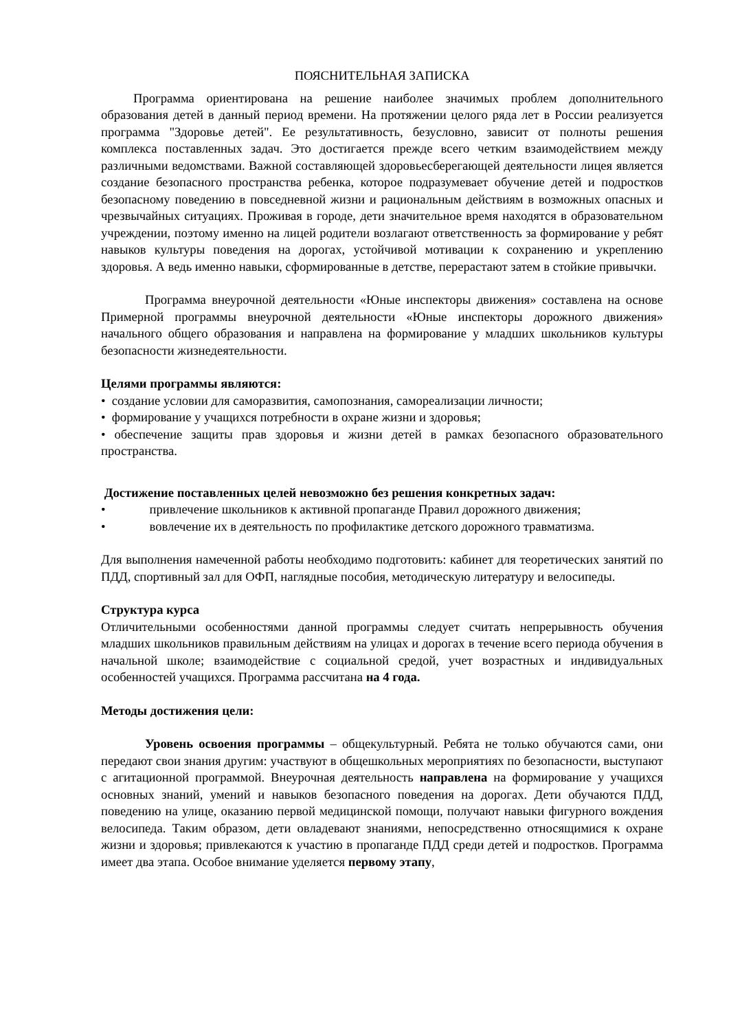ПОЯСНИТЕЛЬНАЯ ЗАПИСКА
Программа ориентирована на решение наиболее значимых проблем дополнительного образования детей в данный период времени. На протяжении целого ряда лет в России реализуется программа "Здоровье детей". Ее результативность, безусловно, зависит от полноты решения комплекса поставленных задач. Это достигается прежде всего четким взаимодействием между различными ведомствами. Важной составляющей здоровьесберегающей деятельности лицея является создание безопасного пространства ребенка, которое подразумевает обучение детей и подростков безопасному поведению в повседневной жизни и рациональным действиям в возможных опасных и чрезвычайных ситуациях. Проживая в городе, дети значительное время находятся в образовательном учреждении, поэтому именно на лицей родители возлагают ответственность за формирование у ребят навыков культуры поведения на дорогах, устойчивой мотивации к сохранению и укреплению здоровья. А ведь именно навыки, сформированные в детстве, перерастают затем в стойкие привычки.
Программа внеурочной деятельности «Юные инспекторы движения» составлена на основе Примерной программы внеурочной деятельности «Юные инспекторы дорожного движения» начального общего образования и направлена на формирование у младших школьников культуры безопасности жизнедеятельности.
Целями программы являются:
• создание условии для саморазвития, самопознания, самореализации личности;
• формирование у учащихся потребности в охране жизни и здоровья;
• обеспечение защиты прав здоровья и жизни детей в рамках безопасного образовательного пространства.
Достижение поставленных целей невозможно без решения конкретных задач:
• привлечение школьников к активной пропаганде Правил дорожного движения;
• вовлечение их в деятельность по профилактике детского дорожного травматизма.
Для выполнения намеченной работы необходимо подготовить: кабинет для теоретических занятий по ПДД, спортивный зал для ОФП, наглядные пособия, методическую литературу и велосипеды.
Структура курса
Отличительными особенностями данной программы следует считать непрерывность обучения младших школьников правильным действиям на улицах и дорогах в течение всего периода обучения в начальной школе; взаимодействие с социальной средой, учет возрастных и индивидуальных особенностей учащихся. Программа рассчитана на 4 года.
Методы достижения цели:
Уровень освоения программы – общекультурный. Ребята не только обучаются сами, они передают свои знания другим: участвуют в общешкольных мероприятиях по безопасности, выступают с агитационной программой. Внеурочная деятельность направлена на формирование у учащихся основных знаний, умений и навыков безопасного поведения на дорогах. Дети обучаются ПДД, поведению на улице, оказанию первой медицинской помощи, получают навыки фигурного вождения велосипеда. Таким образом, дети овладевают знаниями, непосредственно относящимися к охране жизни и здоровья; привлекаются к участию в пропаганде ПДД среди детей и подростков. Программа имеет два этапа. Особое внимание уделяется первому этапу,